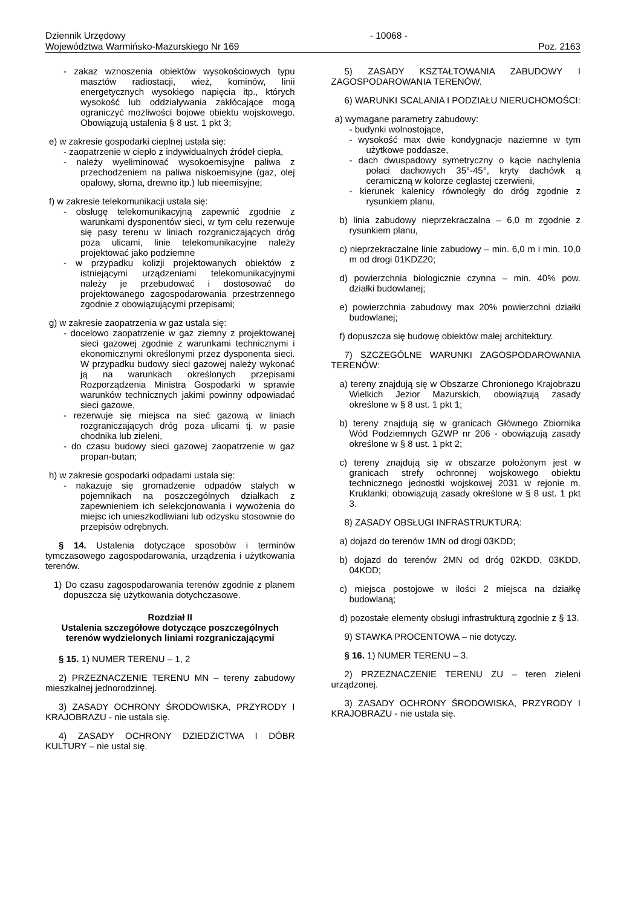Dziennik Urzędowy
Województwa Warmińsko-Mazurskiego Nr 169
- 10068 -
Poz. 2163
- zakaz wznoszenia obiektów wysokościowych typu masztów radiostacji, wież, kominów, linii energetycznych wysokiego napięcia itp., których wysokość lub oddziaływania zakłócające mogą ograniczyć możliwości bojowe obiektu wojskowego. Obowiązują ustalenia § 8 ust. 1 pkt 3;
e) w zakresie gospodarki cieplnej ustala się:
- zaopatrzenie w ciepło z indywidualnych źródeł ciepła,
- należy wyeliminować wysokoemisyjne paliwa z przechodzeniem na paliwa niskoemisyjne (gaz, olej opałowy, słoma, drewno itp.) lub nieemisyjne;
f) w zakresie telekomunikacji ustala się:
- obsługę telekomunikacyjną zapewnić zgodnie z warunkami dysponentów sieci, w tym celu rezerwuje się pasy terenu w liniach rozgraniczających dróg poza ulicami, linie telekomunikacyjne należy projektować jako podziemne
- w przypadku kolizji projektowanych obiektów z istniejącymi urządzeniami telekomunikacyjnymi należy je przebudować i dostosować do projektowanego zagospodarowania przestrzennego zgodnie z obowiązującymi przepisami;
g) w zakresie zaopatrzenia w gaz ustala się:
- docelowo zaopatrzenie w gaz ziemny z projektowanej sieci gazowej zgodnie z warunkami technicznymi i ekonomicznymi określonymi przez dysponenta sieci. W przypadku budowy sieci gazowej należy wykonać ją na warunkach określonych przepisami Rozporządzenia Ministra Gospodarki w sprawie warunków technicznych jakimi powinny odpowiadać sieci gazowe,
- rezerwuje się miejsca na sieć gazową w liniach rozgraniczających dróg poza ulicami tj. w pasie chodnika lub zieleni,
- do czasu budowy sieci gazowej zaopatrzenie w gaz propan-butan;
h) w zakresie gospodarki odpadami ustala się:
- nakazuje się gromadzenie odpadów stałych w pojemnikach na poszczególnych działkach z zapewnieniem ich selekcjonowania i wywożenia do miejsc ich unieszkodliwiani lub odzysku stosownie do przepisów odrębnych.
§ 14. Ustalenia dotyczące sposobów i terminów tymczasowego zagospodarowania, urządzenia i użytkowania terenów.
1) Do czasu zagospodarowania terenów zgodnie z planem dopuszcza się użytkowania dotychczasowe.
Rozdział II
Ustalenia szczegółowe dotyczące poszczególnych terenów wydzielonych liniami rozgraniczającymi
§ 15. 1) NUMER TERENU – 1, 2
2) PRZEZNACZENIE TERENU MN – tereny zabudowy mieszkalnej jednorodzinnej.
3) ZASADY OCHRONY ŚRODOWISKA, PRZYRODY I KRAJOBRAZU - nie ustala się.
4) ZASADY OCHRONY DZIEDZICTWA I DÓBR KULTURY – nie ustal się.
5) ZASADY KSZTAŁTOWANIA ZABUDOWY I ZAGOSPODAROWANIA TERENÓW.
6) WARUNKI SCALANIA I PODZIAŁU NIERUCHOMOŚCI:
a) wymagane parametry zabudowy:
- budynki wolnostojące,
- wysokość max dwie kondygnacje naziemne w tym użytkowe poddasze,
- dach dwuspadowy symetryczny o kącie nachylenia połaci dachowych 35°-45°, kryty dachówk ą ceramiczną w kolorze ceglastej czerwieni,
- kierunek kalenicy równoległy do dróg zgodnie z rysunkiem planu,
b) linia zabudowy nieprzekraczalna – 6,0 m zgodnie z rysunkiem planu,
c) nieprzekraczalne linie zabudowy – min. 6,0 m i min. 10,0 m od drogi 01KDZ20;
d) powierzchnia biologicznie czynna – min. 40% pow. działki budowlanej;
e) powierzchnia zabudowy max 20% powierzchni działki budowlanej;
f) dopuszcza się budowę obiektów małej architektury.
7) SZCZEGÓLNE WARUNKI ZAGOSPODAROWANIA TERENÓW:
a) tereny znajdują się w Obszarze Chronionego Krajobrazu Wielkich Jezior Mazurskich, obowiązują zasady określone w § 8 ust. 1 pkt 1;
b) tereny znajdują się w granicach Głównego Zbiornika Wód Podziemnych GZWP nr 206 - obowiązują zasady określone w § 8 ust. 1 pkt 2;
c) tereny znajdują się w obszarze położonym jest w granicach strefy ochronnej wojskowego obiektu technicznego jednostki wojskowej 2031 w rejonie m. Kruklanki; obowiązują zasady określone w § 8 ust. 1 pkt 3.
8) ZASADY OBSŁUGI INFRASTRUKTURĄ:
a) dojazd do terenów 1MN od drogi 03KDD;
b) dojazd do terenów 2MN od dróg 02KDD, 03KDD, 04KDD;
c) miejsca postojowe w ilości 2 miejsca na działkę budowlaną;
d) pozostałe elementy obsługi infrastrukturą zgodnie z § 13.
9) STAWKA PROCENTOWA – nie dotyczy.
§ 16. 1) NUMER TERENU – 3.
2) PRZEZNACZENIE TERENU ZU – teren zieleni urządzonej.
3) ZASADY OCHRONY ŚRODOWISKA, PRZYRODY I KRAJOBRAZU - nie ustala się.